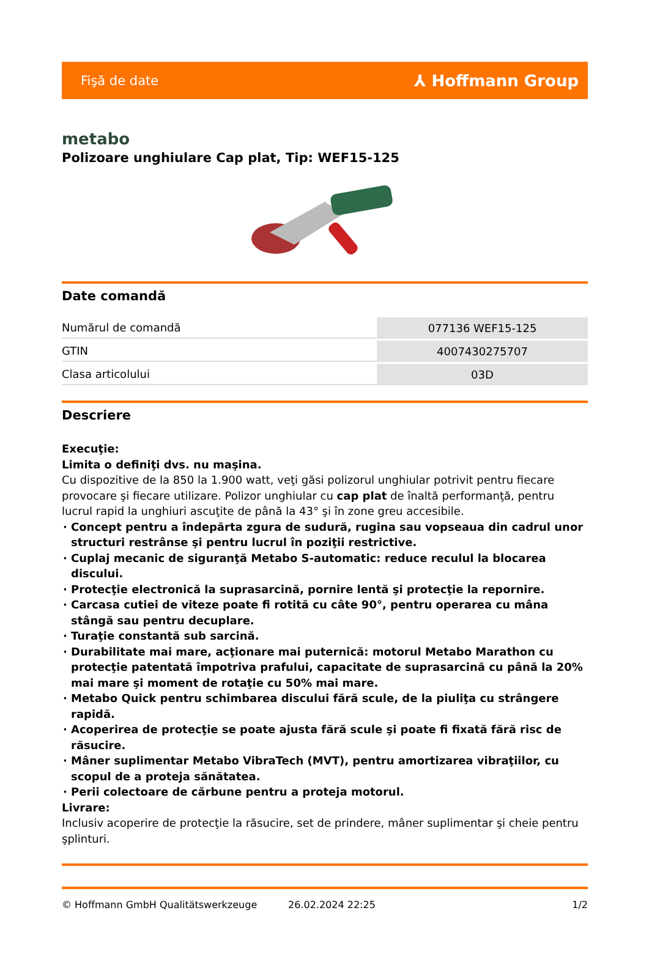Fişă de date ⅄ Hoffmann Group
metabo
Polizoare unghiulare Cap plat, Tip: WEF15-125
Date comandă
| Numărul de comandă | 077136 WEF15-125 |
| GTIN | 4007430275707 |
| Clasa articolului | 03D |
Descriere
Execuţie:
Limita o definiţi dvs. nu maşina.
Cu dispozitive de la 850 la 1.900 watt, veţi găsi polizorul unghiular potrivit pentru fiecare provocare şi fiecare utilizare. Polizor unghiular cu cap plat de înaltă performanţă, pentru lucrul rapid la unghiuri ascuţite de până la 43° şi în zone greu accesibile.
Concept pentru a îndepărta zgura de sudură, rugina sau vopseaua din cadrul unor structuri restrânse şi pentru lucrul în poziţii restrictive.
Cuplaj mecanic de siguranţă Metabo S-automatic: reduce reculul la blocarea discului.
Protecţie electronică la suprasarcină, pornire lentă şi protecţie la repornire.
Carcasa cutiei de viteze poate fi rotită cu câte 90°, pentru operarea cu mâna stângă sau pentru decuplare.
Turaţie constantă sub sarcină.
Durabilitate mai mare, acţionare mai puternică: motorul Metabo Marathon cu protecţie patentată împotriva prafului, capacitate de suprasarcină cu până la 20% mai mare şi moment de rotaţie cu 50% mai mare.
Metabo Quick pentru schimbarea discului fără scule, de la piuliţa cu strângere rapidă.
Acoperirea de protecţie se poate ajusta fără scule şi poate fi fixată fără risc de răsucire.
Mâner suplimentar Metabo VibraTech (MVT), pentru amortizarea vibraţiilor, cu scopul de a proteja sănătatea.
Perii colectoare de cărbune pentru a proteja motorul.
Livrare:
Inclusiv acoperire de protecţie la răsucire, set de prindere, mâner suplimentar şi cheie pentru şplinturi.
© Hoffmann GmbH Qualitätswerkzeuge 26.02.2024 22:25 1/2